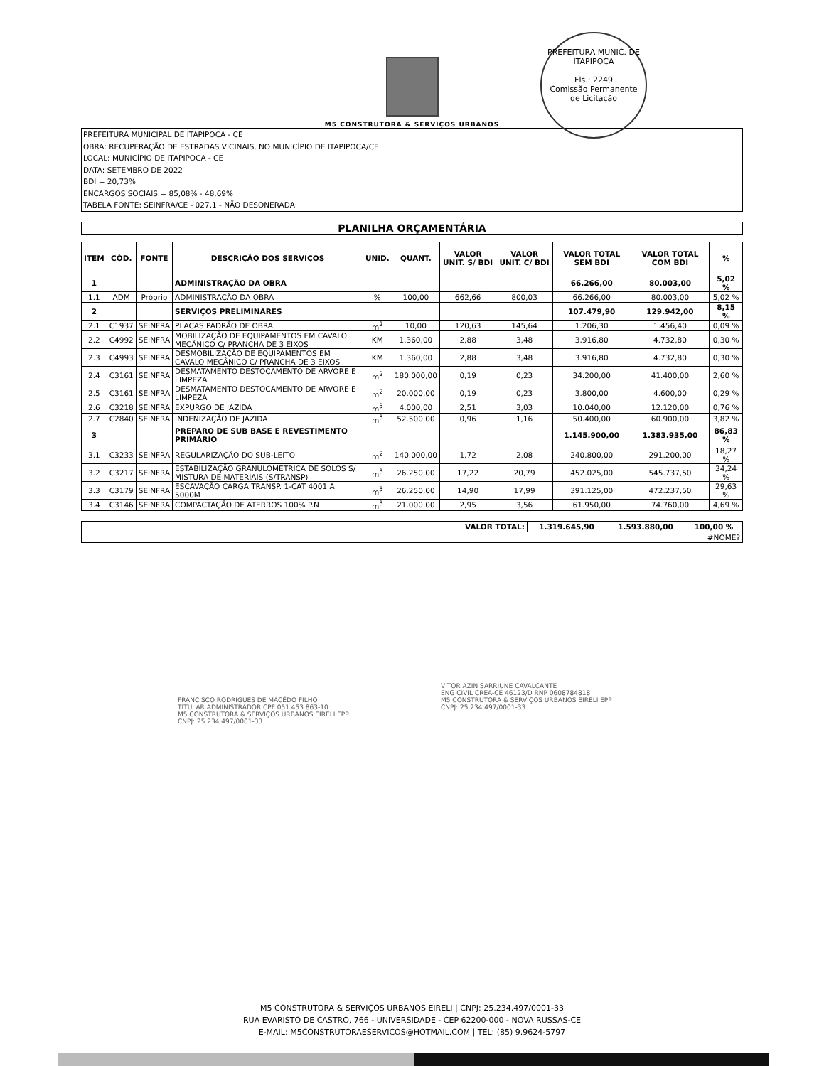M5 CONSTRUTORA & SERVIÇOS URBANOS
PREFEITURA MUNIC. DE ITAPIPOCA
Fls.: 2249
Comissão Permanente
de Licitação
PREFEITURA MUNICIPAL DE ITAPIPOCA - CE
OBRA: RECUPERAÇÃO DE ESTRADAS VICINAIS, NO MUNICÍPIO DE ITAPIPOCA/CE
LOCAL: MUNICÍPIO DE ITAPIPOCA - CE
DATA: SETEMBRO DE 2022
BDI = 20,73%
ENCARGOS SOCIAIS = 85,08% - 48,69%
TABELA FONTE: SEINFRA/CE - 027.1 - NÃO DESONERADA
PLANILHA ORÇAMENTÁRIA
| ITEM | CÓD. | FONTE | DESCRIÇÃO DOS SERVIÇOS | UNID. | QUANT. | VALOR UNIT. S/ BDI | VALOR UNIT. C/ BDI | VALOR TOTAL SEM BDI | VALOR TOTAL COM BDI | % |
| --- | --- | --- | --- | --- | --- | --- | --- | --- | --- | --- |
| 1 | | | ADMINISTRAÇÃO DA OBRA | | | | | 66.266,00 | 80.003,00 | 5,02 % |
| 1.1 | ADM | Próprio | ADMINISTRAÇÃO DA OBRA | % | 100,00 | 662,66 | 800,03 | 66.266,00 | 80.003,00 | 5,02 % |
| 2 | | | SERVIÇOS PRELIMINARES | | | | | 107.479,90 | 129.942,00 | 8,15 % |
| 2.1 | C1937 | SEINFRA | PLACAS PADRÃO DE OBRA | m<sup>2</sup> | 10,00 | 120,63 | 145,64 | 1.206,30 | 1.456,40 | 0,09 % |
| 2.2 | C4992 | SEINFRA | MOBILIZAÇÃO DE EQUIPAMENTOS EM CAVALO MECÂNICO C/ PRANCHA DE 3 EIXOS | KM | 1.360,00 | 2,88 | 3,48 | 3.916,80 | 4.732,80 | 0,30 % |
| 2.3 | C4993 | SEINFRA | DESMOBILIZAÇÃO DE EQUIPAMENTOS EM CAVALO MECÂNICO C/ PRANCHA DE 3 EIXOS | KM | 1.360,00 | 2,88 | 3,48 | 3.916,80 | 4.732,80 | 0,30 % |
| 2.4 | C3161 | SEINFRA | DESMATAMENTO DESTOCAMENTO DE ARVORE E LIMPEZA | m<sup>2</sup> | 180.000,00 | 0,19 | 0,23 | 34.200,00 | 41.400,00 | 2,60 % |
| 2.5 | C3161 | SEINFRA | DESMATAMENTO DESTOCAMENTO DE ARVORE E LIMPEZA | m<sup>2</sup> | 20.000,00 | 0,19 | 0,23 | 3.800,00 | 4.600,00 | 0,29 % |
| 2.6 | C3218 | SEINFRA | EXPURGO DE JAZIDA | m<sup>3</sup> | 4.000,00 | 2,51 | 3,03 | 10.040,00 | 12.120,00 | 0,76 % |
| 2.7 | C2840 | SEINFRA | INDENIZAÇÃO DE JAZIDA | m<sup>3</sup> | 52.500,00 | 0,96 | 1,16 | 50.400,00 | 60.900,00 | 3,82 % |
| 3 | | | PREPARO DE SUB BASE E REVESTIMENTO PRIMÁRIO | | | | | 1.145.900,00 | 1.383.935,00 | 86,83 % |
| 3.1 | C3233 | SEINFRA | REGULARIZAÇÃO DO SUB-LEITO | m<sup>2</sup> | 140.000,00 | 1,72 | 2,08 | 240.800,00 | 291.200,00 | 18,27 % |
| 3.2 | C3217 | SEINFRA | ESTABILIZAÇÃO GRANULOMETRICA DE SOLOS S/ MISTURA DE MATERIAIS (S/TRANSP) | m<sup>3</sup> | 26.250,00 | 17,22 | 20,79 | 452.025,00 | 545.737,50 | 34,24 % |
| 3.3 | C3179 | SEINFRA | ESCAVAÇÃO CARGA TRANSP. 1-CAT 4001 A 5000M | m<sup>3</sup> | 26.250,00 | 14,90 | 17,99 | 391.125,00 | 472.237,50 | 29,63 % |
| 3.4 | C3146 | SEINFRA | COMPACTAÇÃO DE ATERROS 100% P.N | m<sup>3</sup> | 21.000,00 | 2,95 | 3,56 | 61.950,00 | 74.760,00 | 4,69 % |
| VALOR TOTAL: | 1.319.645,90 | 1.593.880,00 | 100,00 % |
| #NOME? | | | |
FRANCISCO RODRIGUES DE MACÊDO FILHO
TITULAR ADMINISTRADOR CPF 051.453.863-10
M5 CONSTRUTORA & SERVIÇOS URBANOS EIRELI EPP
CNPJ: 25.234.497/0001-33
VITOR AZIN SARRIUNE CAVALCANTE
ENG CIVIL CREA-CE 46123/D RNP 0608784818
M5 CONSTRUTORA & SERVIÇOS URBANOS EIRELI EPP
CNPJ: 25.234.497/0001-33
M5 CONSTRUTORA & SERVIÇOS URBANOS EIRELI | CNPJ: 25.234.497/0001-33
RUA EVARISTO DE CASTRO, 766 - UNIVERSIDADE - CEP 62200-000 - NOVA RUSSAS-CE
E-MAIL: M5CONSTRUTORAESERVICOS@HOTMAIL.COM | TEL: (85) 9.9624-5797